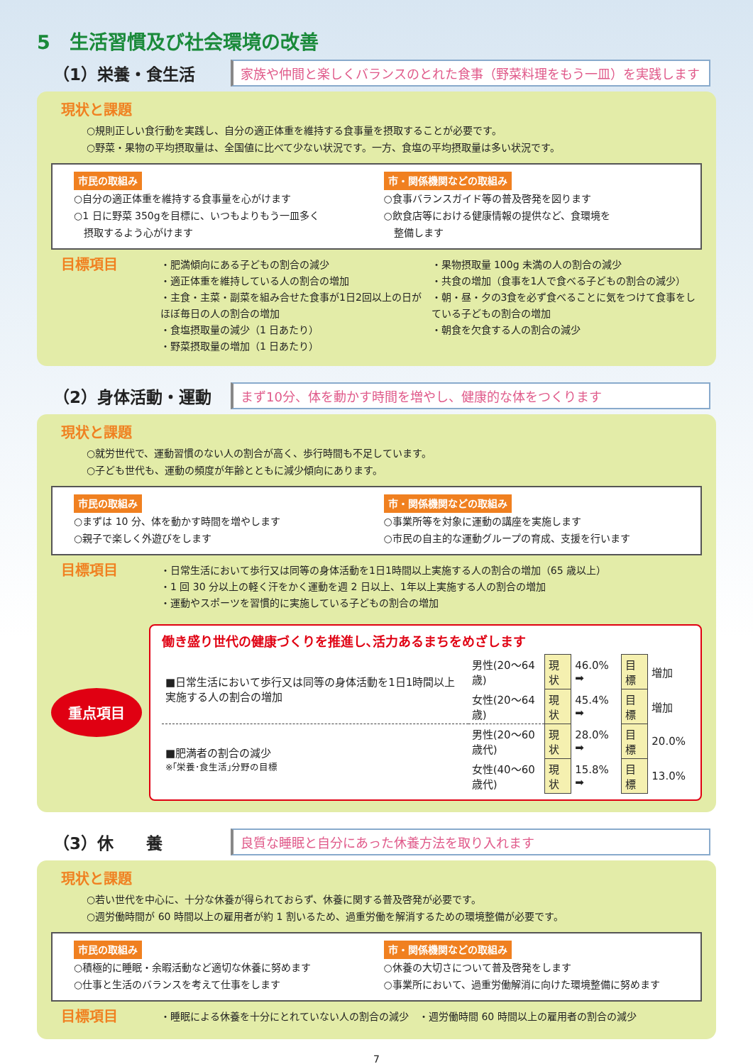5　生活習慣及び社会環境の改善
（1）栄養・食生活
家族や仲間と楽しくバランスのとれた食事（野菜料理をもう一皿）を実践します
現状と課題
○規則正しい食行動を実践し、自分の適正体重を維持する食事量を摂取することが必要です。
○野菜・果物の平均摂取量は、全国値に比べて少ない状況です。一方、食塩の平均摂取量は多い状況です。
市民の取組み
○自分の適正体重を維持する食事量を心がけます
○1 日に野菜 350gを目標に、いつもよりもう一皿多く
　摂取するよう心がけます
市・関係機関などの取組み
○食事バランスガイド等の普及啓発を図ります
○飲食店等における健康情報の提供など、食環境を
　整備します
目標項目
・肥満傾向にある子どもの割合の減少
・適正体重を維持している人の割合の増加
・主食・主菜・副菜を組み合せた食事が1日2回以上の日がほぼ毎日の人の割合の増加
・食塩摂取量の減少（1 日あたり）
・野菜摂取量の増加（1 日あたり）
・果物摂取量 100g 未満の人の割合の減少
・共食の増加（食事を1人で食べる子どもの割合の減少）
・朝・昼・夕の3食を必ず食べることに気をつけて食事をしている子どもの割合の増加
・朝食を欠食する人の割合の減少
（2）身体活動・運動
まず10分、体を動かす時間を増やし、健康的な体をつくります
現状と課題
○就労世代で、運動習慣のない人の割合が高く、歩行時間も不足しています。
○子ども世代も、運動の頻度が年齢とともに減少傾向にあります。
市民の取組み
○まずは 10 分、体を動かす時間を増やします
○親子で楽しく外遊びをします
市・関係機関などの取組み
○事業所等を対象に運動の講座を実施します
○市民の自主的な運動グループの育成、支援を行います
目標項目
・日常生活において歩行又は同等の身体活動を1日1時間以上実施する人の割合の増加（65 歳以上）
・1 回 30 分以上の軽く汗をかく運動を週 2 日以上、1年以上実施する人の割合の増加
・運動やスポーツを習慣的に実施している子どもの割合の増加
重点項目
働き盛り世代の健康づくりを推進し､活力あるまちをめざします
| ■日常生活において歩行又は同等の身体活動を1日1時間以上実施する人の割合の増加 | 男性(20～64歳) | 現状 | 46.0% ➡ | 目標 | 増加 |
| | 女性(20～64歳) | 現状 | 45.4% ➡ | 目標 | 増加 |
| ■肥満者の割合の減少 ※｢栄養･食生活｣分野の目標 | 男性(20～60歳代) | 現状 | 28.0% ➡ | 目標 | 20.0% |
| | 女性(40～60歳代) | 現状 | 15.8% ➡ | 目標 | 13.0% |
（3）休　　養
良質な睡眠と自分にあった休養方法を取り入れます
現状と課題
○若い世代を中心に、十分な休養が得られておらず、休養に関する普及啓発が必要です。
○週労働時間が 60 時間以上の雇用者が約 1 割いるため、過重労働を解消するための環境整備が必要です。
市民の取組み
○積極的に睡眠・余暇活動など適切な休養に努めます
○仕事と生活のバランスを考えて仕事をします
市・関係機関などの取組み
○休養の大切さについて普及啓発をします
○事業所において、過重労働解消に向けた環境整備に努めます
目標項目
・睡眠による休養を十分にとれていない人の割合の減少　・週労働時間 60 時間以上の雇用者の割合の減少
7